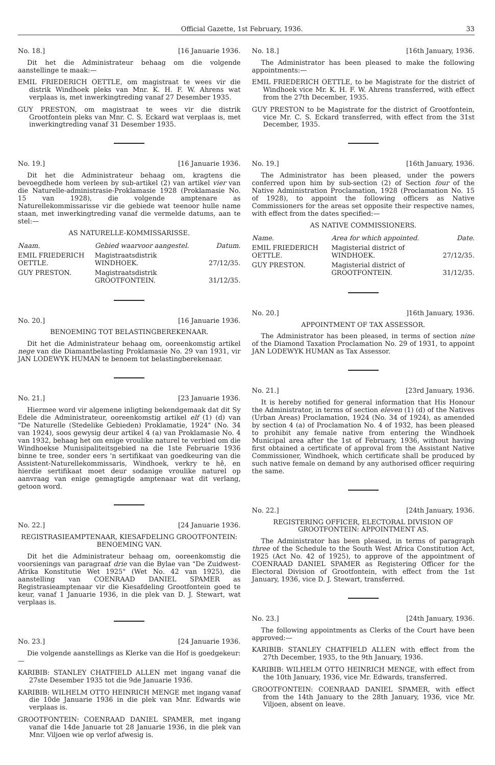Official Gazette, 1st February, 1936. 33
No. 18.] [16 Januarie 1936.
Dit het die Administrateur behaag om die volgende aanstellinge te maak:—
EMIL FRIEDERICH OETTLE, om magistraat te wees vir die distrik Windhoek pleks van Mnr. K. H. F. W. Ahrens wat verplaas is, met inwerkingtreding vanaf 27 Desember 1935.
GUY PRESTON, om magistraat te wees vir die distrik Grootfontein pleks van Mnr. C. S. Eckard wat verplaas is, met inwerkingtreding vanaf 31 Desember 1935.
No. 19.] [16 Januarie 1936.
Dit het die Administrateur behaag om, kragtens die bevoegdhede hom verleen by sub-artikel (2) van artikel vier van die Naturelle-administrasie-Proklamasie 1928 (Proklamasie No. 15 van 1928), die volgende amptenare as Naturellekommissarisse vir die gebiede wat teenoor hulle name staan, met inwerkingtreding vanaf die vermelde datums, aan te stel:—
AS NATURELLE-KOMMISSARISSE.
| Naam. | Gebied waarvoor aangestel. | Datum. |
| --- | --- | --- |
| EMIL FRIEDERICH OETTLE. | Magistraatsdistrik WINDHOEK. | 27/12/35. |
| GUY PRESTON. | Magistraatsdistrik GROOTFONTEIN. | 31/12/35. |
No. 20.] [16 Januarie 1936.
BENOEMING TOT BELASTINGBEREKENAAR.
Dit het die Administrateur behaag om, ooreenkomstig artikel nege van die Diamantbelasting Proklamasie No. 29 van 1931, vir JAN LODEWYK HUMAN te benoem tot belastingberekenaar.
No. 21.] [23 Januarie 1936.
Hiermee word vir algemene inligting bekendgemaak dat dit Sy Edele die Administrateur, ooreenkomstig artikel elf (1) (d) van "De Naturelle (Stedelike Gebieden) Proklamatie, 1924" (No. 34 van 1924), soos gewysig deur artikel 4 (a) van Proklamasie No. 4 van 1932, behaag het om enige vroulike naturel te verbied om die Windhoekse Munisipaliteitsgebied na die 1ste Februarie 1936 binne te tree, sonder eers 'n sertifikaat van goedkeuring van die Assistent-Naturellekommissaris, Windhoek, verkry te hê, en hierdie sertifikaat moet deur sodanige vroulike naturel op aanvraag van enige gemagtigde amptenaar wat dit verlang, getoon word.
No. 22.] [24 Januarie 1936.
REGISTRASIEAMPTENAAR, KIESAFDELING GROOTFONTEIN: BENOEMING VAN.
Dit het die Administrateur behaag om, ooreenkomstig die voorsienings van paragraaf drie van die Bylae van "De Zuidwest-Afrika Konstitutie Wet 1925" (Wet No. 42 van 1925), die aanstelling van COENRAAD DANIEL SPAMER as Registrasieamptenaar vir die Kiesafdeling Grootfontein goed te keur, vanaf 1 Januarie 1936, in die plek van D. J. Stewart, wat verplaas is.
No. 23.] [24 Januarie 1936.
Die volgende aanstellings as Klerke van die Hof is goedgekeur:—
KARIBIB: STANLEY CHATFIELD ALLEN met ingang vanaf die 27ste Desember 1935 tot die 9de Januarie 1936.
KARIBIB: WILHELM OTTO HEINRICH MENGE met ingang vanaf die 10de Januarie 1936 in die plek van Mnr. Edwards wie verplaas is.
GROOTFONTEIN: COENRAAD DANIEL SPAMER, met ingang vanaf die 14de Januarie tot 28 Januarie 1936, in die plek van Mnr. Viljoen wie op verlof afwesig is.
No. 18.] [16th January, 1936.
The Administrator has been pleased to make the following appointments:—
EMIL FRIEDERICH OETTLE, to be Magistrate for the district of Windhoek vice Mr. K. H. F. W. Ahrens transferred, with effect from the 27th December, 1935.
GUY PRESTON to be Magistrate for the district of Grootfontein, vice Mr. C. S. Eckard transferred, with effect from the 31st December, 1935.
No. 19.] [16th January, 1936.
The Administrator has been pleased, under the powers conferred upon him by sub-section (2) of Section four of the Native Administration Proclamation, 1928 (Proclamation No. 15 of 1928), to appoint the following officers as Native Commissioners for the areas set opposite their respective names, with effect from the dates specified:—
AS NATIVE COMMISSIONERS.
| Name. | Area for which appointed. | Date. |
| --- | --- | --- |
| EMIL FRIEDERICH OETTLE. | Magisterial district of WINDHOEK. | 27/12/35. |
| GUY PRESTON. | Magisterial district of GROOTFONTEIN. | 31/12/35. |
No. 20.]]16th January, 1936.
APPOINTMENT OF TAX ASSESSOR.
The Administrator has been pleased, in terms of section nine of the Diamond Taxation Proclamation No. 29 of 1931, to appoint JAN LODEWYK HUMAN as Tax Assessor.
No. 21.] [23rd January, 1936.
It is hereby notified for general information that His Honour the Administrator, in terms of section eleven (1) (d) of the Natives (Urban Areas) Proclamation, 1924 (No. 34 of 1924), as amended by section 4 (a) of Proclamation No. 4 of 1932, has been pleased to prohibit any female native from entering the Windhoek Municipal area after the 1st of February, 1936, without having first obtained a certificate of approval from the Assistant Native Commissioner, Windhoek, which certificate shall be produced by such native female on demand by any authorised officer requiring the same.
No. 22.] [24th January, 1936.
REGISTERING OFFICER, ELECTORAL DIVISION OF GROOTFONTEIN: APPOINTMENT AS.
The Administrator has been pleased, in terms of paragraph three of the Schedule to the South West Africa Constitution Act, 1925 (Act No. 42 of 1925), to approve of the appointment of COENRAAD DANIEL SPAMER as Registering Officer for the Electoral Division of Grootfontein, with effect from the 1st January, 1936, vice D. J. Stewart, transferred.
No. 23.] [24th January, 1936.
The following appointments as Clerks of the Court have been approved:—
KARIBIB: STANLEY CHATFIELD ALLEN with effect from the 27th December, 1935, to the 9th January, 1936.
KARIBIB: WILHELM OTTO HEINRICH MENGE, with effect from the 10th January, 1936, vice Mr. Edwards, transferred.
GROOTFONTEIN: COENRAAD DANIEL SPAMER, with effect from the 14th January to the 28th January, 1936, vice Mr. Viljoen, absent on leave.